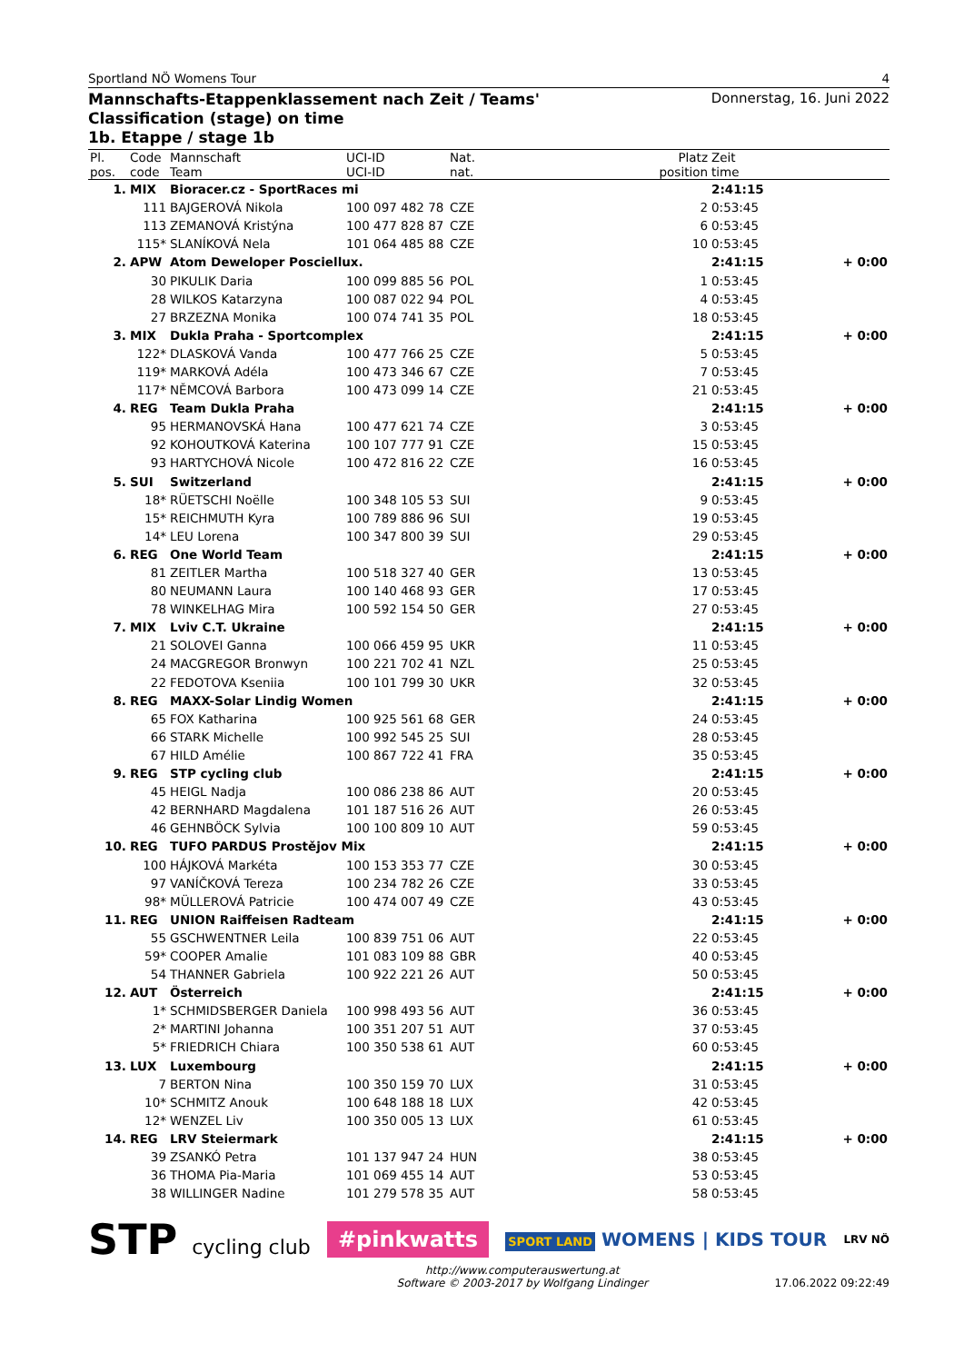Sportland NÖ Womens Tour 4
Mannschafts-Etappenklassement nach Zeit / Teams' Classification (stage) on time
1b. Etappe / stage 1b
Donnerstag, 16. Juni 2022
| Pl. pos. | Code code | Mannschaft Team | UCI-ID UCI-ID | Nat. nat. | Platz position | Zeit time | |
| --- | --- | --- | --- | --- | --- | --- | --- |
| 1. | MIX | Bioracer.cz - SportRaces mi | | | | 2:41:15 | |
| | 111 | BAJGEROVÁ Nikola | 100 097 482 78 | CZE | 2 | 0:53:45 | |
| | 113 | ZEMANOVÁ Kristýna | 100 477 828 87 | CZE | 6 | 0:53:45 | |
| | 115* | SLANÍKOVÁ Nela | 101 064 485 88 | CZE | 10 | 0:53:45 | |
| 2. | APW | Atom Deweloper Posciellux. | | | | 2:41:15 | + 0:00 |
| | 30 | PIKULIK Daria | 100 099 885 56 | POL | 1 | 0:53:45 | |
| | 28 | WILKOS Katarzyna | 100 087 022 94 | POL | 4 | 0:53:45 | |
| | 27 | BRZEZNA Monika | 100 074 741 35 | POL | 18 | 0:53:45 | |
| 3. | MIX | Dukla Praha - Sportcomplex | | | | 2:41:15 | + 0:00 |
| | 122* | DLASKOVÁ Vanda | 100 477 766 25 | CZE | 5 | 0:53:45 | |
| | 119* | MARKOVÁ Adéla | 100 473 346 67 | CZE | 7 | 0:53:45 | |
| | 117* | NĚMCOVÁ Barbora | 100 473 099 14 | CZE | 21 | 0:53:45 | |
| 4. | REG | Team Dukla Praha | | | | 2:41:15 | + 0:00 |
| | 95 | HERMANOVSKÁ Hana | 100 477 621 74 | CZE | 3 | 0:53:45 | |
| | 92 | KOHOUTKOVÁ Katerina | 100 107 777 91 | CZE | 15 | 0:53:45 | |
| | 93 | HARTYCHOVÁ Nicole | 100 472 816 22 | CZE | 16 | 0:53:45 | |
| 5. | SUI | Switzerland | | | | 2:41:15 | + 0:00 |
| | 18* | RÜETSCHI Noëlle | 100 348 105 53 | SUI | 9 | 0:53:45 | |
| | 15* | REICHMUTH Kyra | 100 789 886 96 | SUI | 19 | 0:53:45 | |
| | 14* | LEU Lorena | 100 347 800 39 | SUI | 29 | 0:53:45 | |
| 6. | REG | One World Team | | | | 2:41:15 | + 0:00 |
| | 81 | ZEITLER Martha | 100 518 327 40 | GER | 13 | 0:53:45 | |
| | 80 | NEUMANN Laura | 100 140 468 93 | GER | 17 | 0:53:45 | |
| | 78 | WINKELHAG Mira | 100 592 154 50 | GER | 27 | 0:53:45 | |
| 7. | MIX | Lviv C.T. Ukraine | | | | 2:41:15 | + 0:00 |
| | 21 | SOLOVEI Ganna | 100 066 459 95 | UKR | 11 | 0:53:45 | |
| | 24 | MACGREGOR Bronwyn | 100 221 702 41 | NZL | 25 | 0:53:45 | |
| | 22 | FEDOTOVA Kseniia | 100 101 799 30 | UKR | 32 | 0:53:45 | |
| 8. | REG | MAXX-Solar Lindig Women | | | | 2:41:15 | + 0:00 |
| | 65 | FOX Katharina | 100 925 561 68 | GER | 24 | 0:53:45 | |
| | 66 | STARK Michelle | 100 992 545 25 | SUI | 28 | 0:53:45 | |
| | 67 | HILD Amélie | 100 867 722 41 | FRA | 35 | 0:53:45 | |
| 9. | REG | STP cycling club | | | | 2:41:15 | + 0:00 |
| | 45 | HEIGL Nadja | 100 086 238 86 | AUT | 20 | 0:53:45 | |
| | 42 | BERNHARD Magdalena | 101 187 516 26 | AUT | 26 | 0:53:45 | |
| | 46 | GEHNBÖCK Sylvia | 100 100 809 10 | AUT | 59 | 0:53:45 | |
| 10. | REG | TUFO PARDUS Prostějov Mix | | | | 2:41:15 | + 0:00 |
| | 100 | HÁJKOVÁ Markéta | 100 153 353 77 | CZE | 30 | 0:53:45 | |
| | 97 | VANÍČKOVÁ Tereza | 100 234 782 26 | CZE | 33 | 0:53:45 | |
| | 98* | MÜLLEROVÁ Patricie | 100 474 007 49 | CZE | 43 | 0:53:45 | |
| 11. | REG | UNION Raiffeisen Radteam | | | | 2:41:15 | + 0:00 |
| | 55 | GSCHWENTNER Leila | 100 839 751 06 | AUT | 22 | 0:53:45 | |
| | 59* | COOPER Amalie | 101 083 109 88 | GBR | 40 | 0:53:45 | |
| | 54 | THANNER Gabriela | 100 922 221 26 | AUT | 50 | 0:53:45 | |
| 12. | AUT | Österreich | | | | 2:41:15 | + 0:00 |
| | 1* | SCHMIDSBERGER Daniela | 100 998 493 56 | AUT | 36 | 0:53:45 | |
| | 2* | MARTINI Johanna | 100 351 207 51 | AUT | 37 | 0:53:45 | |
| | 5* | FRIEDRICH Chiara | 100 350 538 61 | AUT | 60 | 0:53:45 | |
| 13. | LUX | Luxembourg | | | | 2:41:15 | + 0:00 |
| | 7 | BERTON Nina | 100 350 159 70 | LUX | 31 | 0:53:45 | |
| | 10* | SCHMITZ Anouk | 100 648 188 18 | LUX | 42 | 0:53:45 | |
| | 12* | WENZEL Liv | 100 350 005 13 | LUX | 61 | 0:53:45 | |
| 14. | REG | LRV Steiermark | | | | 2:41:15 | + 0:00 |
| | 39 | ZSANKÓ Petra | 101 137 947 24 | HUN | 38 | 0:53:45 | |
| | 36 | THOMA Pia-Maria | 101 069 455 14 | AUT | 53 | 0:53:45 | |
| | 38 | WILLINGER Nadine | 101 279 578 35 | AUT | 58 | 0:53:45 | |
STP cycling club #pinkwatts SPORT LAND WOMENS | KIDS TOUR LRV NÖ
http://www.computerauswertung.at
Software © 2003-2017 by Wolfgang Lindinger 17.06.2022 09:22:49